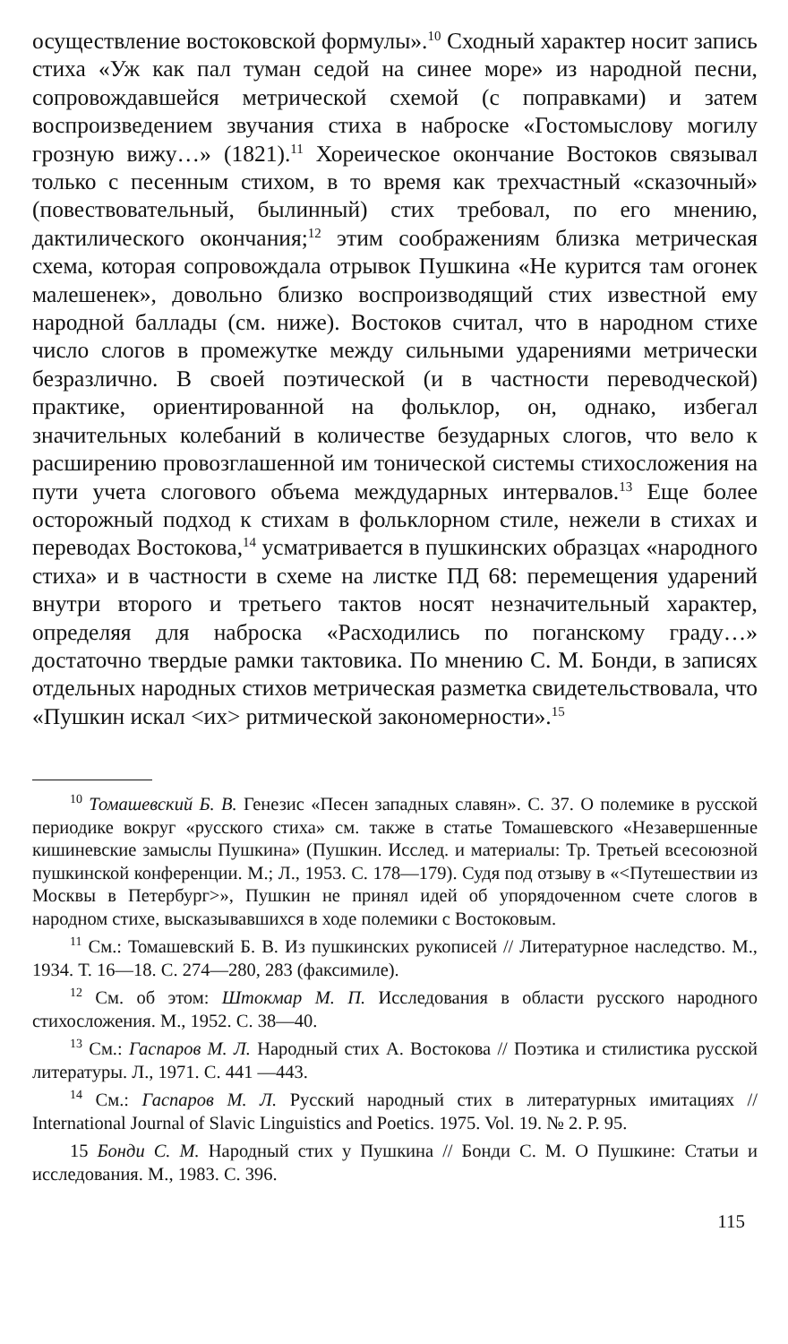осуществление востоковской формулы».<sup>10</sup> Сходный характер носит запись стиха «Уж как пал туман седой на синее море» из народной песни, сопровождавшейся метрической схемой (с поправками) и затем воспроизведением звучания стиха в наброске «Гостомыслову могилу грозную вижу…» (1821).<sup>11</sup> Хореическое окончание Востоков связывал только с песенным стихом, в то время как трехчастный «сказочный» (повествовательный, былинный) стих требовал, по его мнению, дактилического окончания;<sup>12</sup> этим соображениям близка метрическая схема, которая сопровождала отрывок Пушкина «Не курится там огонек малешенек», довольно близко воспроизводящий стих известной ему народной баллады (см. ниже). Востоков считал, что в народном стихе число слогов в промежутке между сильными ударениями метрически безразлично. В своей поэтической (и в частности переводческой) практике, ориентированной на фольклор, он, однако, избегал значительных колебаний в количестве безударных слогов, что вело к расширению провозглашенной им тонической системы стихосложения на пути учета слогового объема междударных интервалов.<sup>13</sup> Еще более осторожный подход к стихам в фольклорном стиле, нежели в стихах и переводах Востокова,<sup>14</sup> усматривается в пушкинских образцах «народного стиха» и в частности в схеме на листке ПД 68: перемещения ударений внутри второго и третьего тактов носят незначительный характер, определяя для наброска «Расходились по поганскому граду…» достаточно твердые рамки тактовика. По мнению С. М. Бонди, в записях отдельных народных стихов метрическая разметка свидетельствовала, что «Пушкин искал <их> ритмической закономерности».<sup>15</sup>
<sup>10</sup> Томашевский Б. В. Генезис «Песен западных славян». С. 37. О полемике в русской периодике вокруг «русского стиха» см. также в статье Томашевского «Незавершенные кишиневские замыслы Пушкина» (Пушкин. Исслед. и материалы: Тр. Третьей всесоюзной пушкинской конференции. М.; Л., 1953. С. 178—179). Судя под отзыву в «<Путешествии из Москвы в Петербург>», Пушкин не принял идей об упорядоченном счете слогов в народном стихе, высказывавшихся в ходе полемики с Востоковым.
<sup>11</sup> См.: Томашевский Б. В. Из пушкинских рукописей // Литературное наследство. М., 1934. Т. 16—18. С. 274—280, 283 (факсимиле).
<sup>12</sup> См. об этом: Штокмар М. П. Исследования в области русского народного стихосложения. М., 1952. С. 38—40.
<sup>13</sup> См.: Гаспаров М. Л. Народный стих А. Востокова // Поэтика и стилистика русской литературы. Л., 1971. С. 441 —443.
<sup>14</sup> См.: Гаспаров М. Л. Русский народный стих в литературных имитациях // International Journal of Slavic Linguistics and Poetics. 1975. Vol. 19. № 2. P. 95.
15 Бонди С. М. Народный стих у Пушкина // Бонди С. М. О Пушкине: Статьи и исследования. М., 1983. С. 396.
115